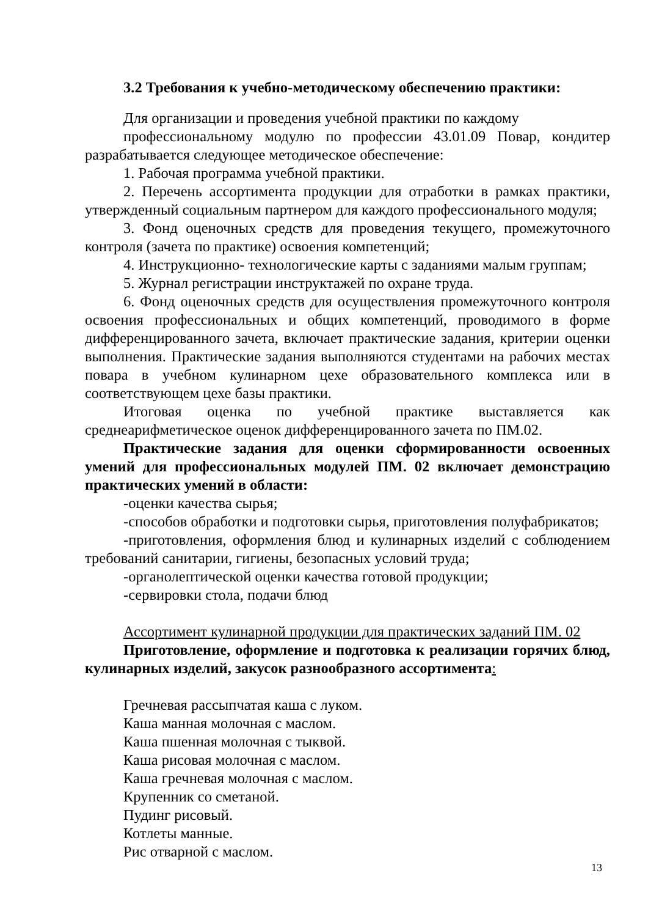3.2 Требования к учебно-методическому обеспечению практики:
Для организации и проведения учебной практики по каждому
профессиональному модулю по профессии 43.01.09 Повар, кондитер разрабатывается следующее методическое обеспечение:
1. Рабочая программа учебной практики.
2. Перечень ассортимента продукции для отработки в рамках практики, утвержденный социальным партнером для каждого профессионального модуля;
3. Фонд оценочных средств для проведения текущего, промежуточного контроля (зачета по практике) освоения компетенций;
4. Инструкционно- технологические карты с заданиями малым группам;
5. Журнал регистрации инструктажей по охране труда.
6. Фонд оценочных средств для осуществления промежуточного контроля освоения профессиональных и общих компетенций, проводимого в форме дифференцированного зачета, включает практические задания, критерии оценки выполнения. Практические задания выполняются студентами на рабочих местах повара в учебном кулинарном цехе образовательного комплекса или в соответствующем цехе базы практики.
Итоговая оценка по учебной практике выставляется как среднеарифметическое оценок дифференцированного зачета по ПМ.02.
Практические задания для оценки сформированности освоенных умений для профессиональных модулей ПМ. 02 включает демонстрацию практических умений в области:
-оценки качества сырья;
-способов обработки и подготовки сырья, приготовления полуфабрикатов;
-приготовления, оформления блюд и кулинарных изделий с соблюдением требований санитарии, гигиены, безопасных условий труда;
-органолептической оценки качества готовой продукции;
-сервировки стола, подачи блюд
Ассортимент кулинарной продукции для практических заданий ПМ. 02
Приготовление, оформление и подготовка к реализации горячих блюд, кулинарных изделий, закусок разнообразного ассортимента:
Гречневая рассыпчатая каша с луком.
Каша манная молочная с маслом.
Каша пшенная молочная с тыквой.
Каша рисовая молочная с маслом.
Каша гречневая молочная с маслом.
Крупенник со сметаной.
Пудинг рисовый.
Котлеты манные.
Рис отварной с маслом.
13